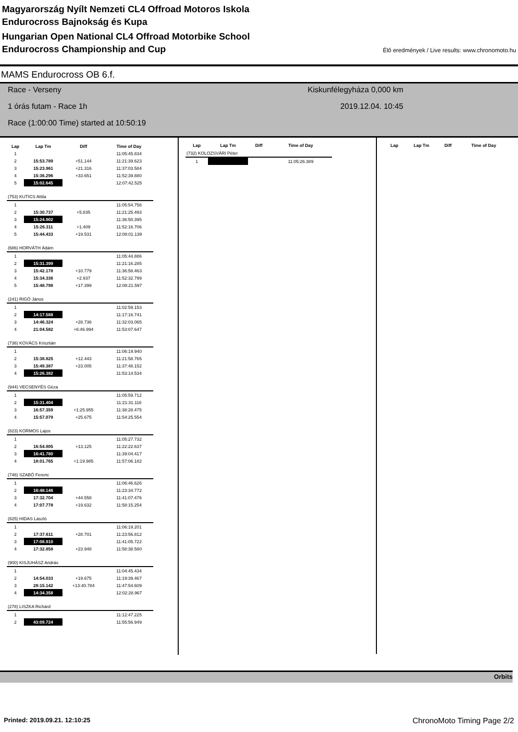Magyarország Nyílt Nemzeti CL4 Offroad Motoros Iskola
Endurocross Bajnokság és Kupa
Hungarian Open National CL4 Offroad Motorbike School
Endurocross Championship and Cup
Élő eredmények / Live results: www.chronomoto.hu
MAMS Endurocross OB 6.f.
Race - Verseny Kiskunfélegyháza 0,000 km
1 órás futam - Race 1h 2019.12.04. 10:45
Race (1:00:00 Time) started at 10:50:19
| Lap | Lap Tm | Diff | Time of Day |
| --- | --- | --- | --- |
| 1 | | | 11:05:45.834 |
| 2 | 15:53.789 | +51.144 | 11:21:39.623 |
| 3 | 15:23.961 | +21.316 | 11:37:03.584 |
| 4 | 15:36.296 | +33.651 | 11:52:39.880 |
| 5 | 15:02.645 | | 12:07:42.525 |
| (753) KUTICS Attila | | | |
| 1 | | | 11:05:54.756 |
| 2 | 15:30.737 | +5.835 | 11:21:25.493 |
| 3 | 15:24.902 | | 11:36:50.395 |
| 4 | 15:26.311 | +1.409 | 11:52:16.706 |
| 5 | 15:44.433 | +19.531 | 12:08:01.139 |
| (686) HORVÁTH Ádám | | | |
| 1 | | | 11:05:44.886 |
| 2 | 15:31.399 | | 11:21:16.285 |
| 3 | 15:42.178 | +10.779 | 11:36:58.463 |
| 4 | 15:34.336 | +2.937 | 11:52:32.799 |
| 5 | 15:48.798 | +17.399 | 12:08:21.597 |
| (241) RIGÓ János | | | |
| 1 | | | 11:02:59.153 |
| 2 | 14:17.588 | | 11:17:16.741 |
| 3 | 14:46.324 | +28.736 | 11:32:03.065 |
| 4 | 21:04.582 | +6:46.994 | 11:53:07.647 |
| (736) KOVÁCS Krisztián | | | |
| 1 | | | 11:06:19.940 |
| 2 | 15:38.825 | +12.443 | 11:21:58.765 |
| 3 | 15:49.387 | +23.005 | 11:37:48.152 |
| 4 | 15:26.382 | | 11:53:14.534 |
| (944) VECSENYÉS Géza | | | |
| 1 | | | 11:05:59.712 |
| 2 | 15:31.404 | | 11:21:31.116 |
| 3 | 16:57.359 | +1:25.955 | 11:38:28.475 |
| 4 | 15:57.079 | +25.675 | 11:54:25.554 |
| (823) KORMOS Lajos | | | |
| 1 | | | 11:05:27.732 |
| 2 | 16:54.905 | +13.125 | 11:22:22.637 |
| 3 | 16:41.780 | | 11:39:04.417 |
| 4 | 18:01.765 | +1:19.985 | 11:57:06.182 |
| (746) SZABÓ Ferenc | | | |
| 1 | | | 11:06:46.626 |
| 2 | 16:48.146 | | 11:23:34.772 |
| 3 | 17:32.704 | +44.558 | 11:41:07.476 |
| 4 | 17:07.778 | +19.632 | 11:58:15.254 |
| (825) HIDAS László | | | |
| 1 | | | 11:06:19.201 |
| 2 | 17:37.611 | +28.701 | 11:23:56.812 |
| 3 | 17:08.910 | | 11:41:05.722 |
| 4 | 17:32.858 | +23.948 | 11:58:38.580 |
| (900) KISJUHÁSZ András | | | |
| 1 | | | 11:04:45.434 |
| 2 | 14:54.033 | +19.675 | 11:19:39.467 |
| 3 | 28:15.142 | +13:40.784 | 11:47:54.609 |
| 4 | 14:34.358 | | 12:02:28.967 |
| (278) LISZKA Richárd | | | |
| 1 | | | 11:12:47.225 |
| 2 | 43:09.724 | | 11:55:56.949 |
| Lap | Lap Tm | Diff | Time of Day |
| --- | --- | --- | --- |
| (732) KOLOZSVÁRI Péter | | | |
| 1 | | | 11:05:26.389 |
| Lap | Lap Tm | Diff | Time of Day |
| --- | --- | --- | --- |
Orbits
Printed: 2019.09.21. 12:10:25 ChronoMoto Timing Page 2/2